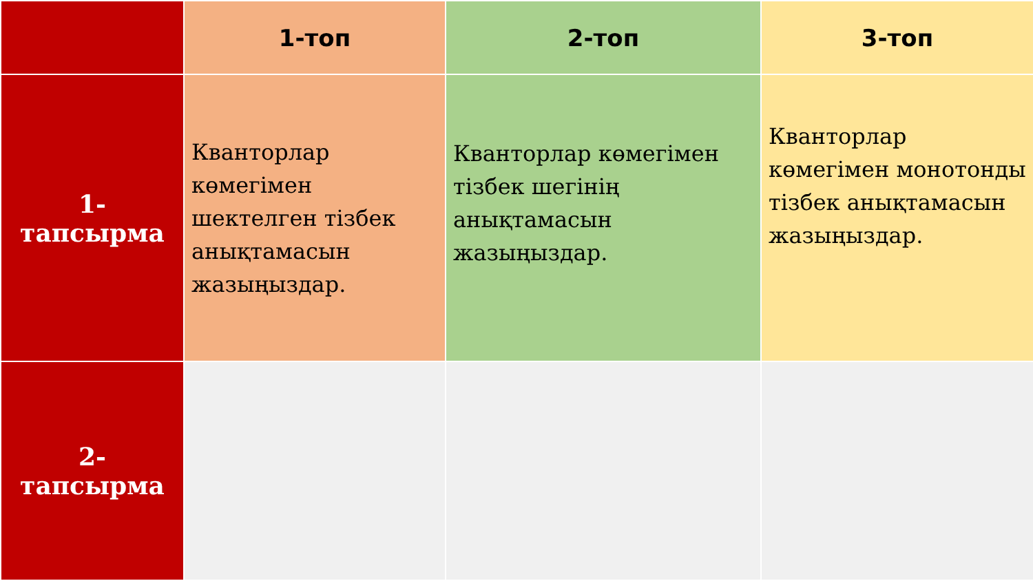| | 1-топ | 2-топ | 3-топ |
| --- | --- | --- | --- |
| 1-тапсырма | Кванторлар көмегімен шектелген тізбек анықтамасын жазыңыздар. | Кванторлар көмегімен тізбек шегінің анықтамасын жазыңыздар. | Кванторлар көмегімен монотонды тізбек анықтамасын жазыңыздар. |
| 2-тапсырма | | | |